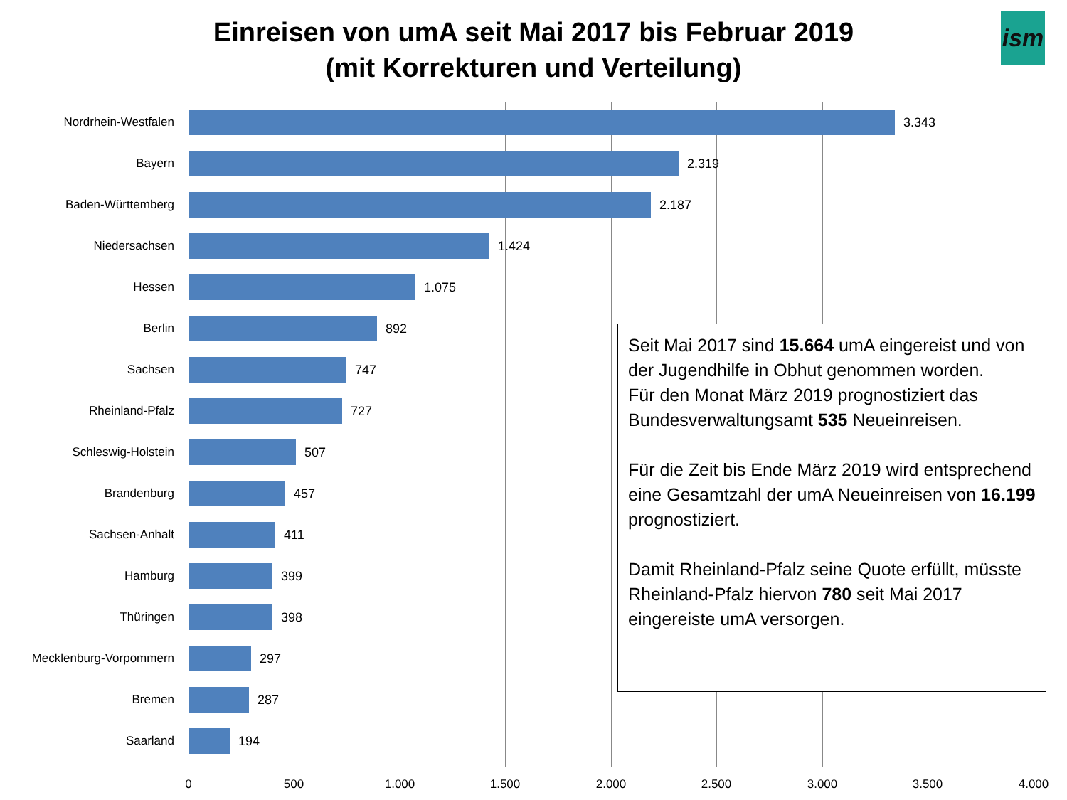Einreisen von umA seit Mai 2017 bis Februar 2019
(mit Korrekturen und Verteilung)
ism
Nordrhein-Westfalen 3.343
Bayern 2.319
Baden-Württemberg 2.187
Niedersachsen 1.424
Hessen 1.075
Berlin 892
Sachsen 747
Rheinland-Pfalz 727
Schleswig-Holstein 507
Brandenburg 457
Sachsen-Anhalt 411
Hamburg 399
Thüringen 398
Mecklenburg-Vorpommern 297
Bremen 287
Saarland 194
0 500 1.000 1.500 2.000 2.500 3.000 3.500 4.000
Seit Mai 2017 sind 15.664 umA eingereist und von der Jugendhilfe in Obhut genommen worden.
Für den Monat März 2019 prognostiziert das Bundesverwaltungsamt 535 Neueinreisen.
Für die Zeit bis Ende März 2019 wird entsprechend eine Gesamtzahl der umA Neueinreisen von 16.199 prognostiziert.
Damit Rheinland-Pfalz seine Quote erfüllt, müsste Rheinland-Pfalz hiervon 780 seit Mai 2017 eingereiste umA versorgen.